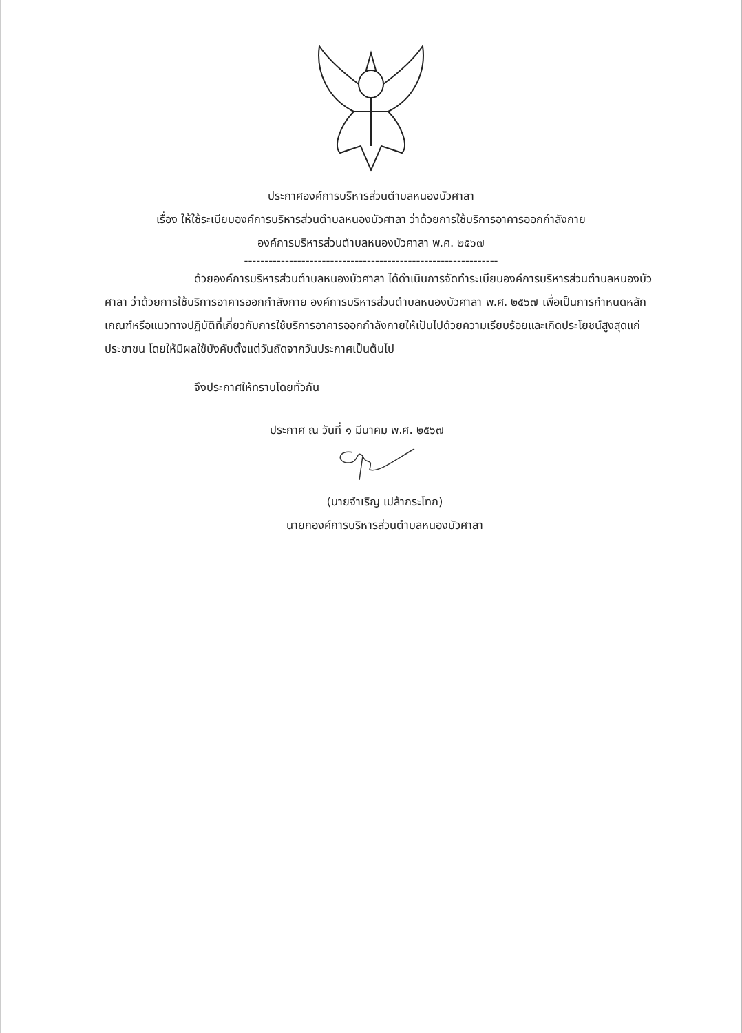ประกาศองค์การบริหารส่วนตำบลหนองบัวศาลา
เรื่อง ให้ใช้ระเบียบองค์การบริหารส่วนตำบลหนองบัวศาลา ว่าด้วยการใช้บริการอาคารออกกำลังกาย
องค์การบริหารส่วนตำบลหนองบัวศาลา พ.ศ. ๒๕๖๗
--------------------------------------------------------------
ด้วยองค์การบริหารส่วนตำบลหนองบัวศาลา ได้ดำเนินการจัดทำระเบียบองค์การบริหารส่วนตำบลหนองบัวศาลา ว่าด้วยการใช้บริการอาคารออกกำลังกาย องค์การบริหารส่วนตำบลหนองบัวศาลา พ.ศ. ๒๕๖๗ เพื่อเป็นการกำหนดหลักเกณฑ์หรือแนวทางปฏิบัติที่เกี่ยวกับการใช้บริการอาคารออกกำลังกายให้เป็นไปด้วยความเรียบร้อยและเกิดประโยชน์สูงสุดแก่ประชาชน โดยให้มีผลใช้บังคับตั้งแต่วันถัดจากวันประกาศเป็นต้นไป
จึงประกาศให้ทราบโดยทั่วกัน
ประกาศ ณ วันที่ ๑ มีนาคม พ.ศ. ๒๕๖๗
(นายจำเริญ เปล้ากระโทก)
นายกองค์การบริหารส่วนตำบลหนองบัวศาลา